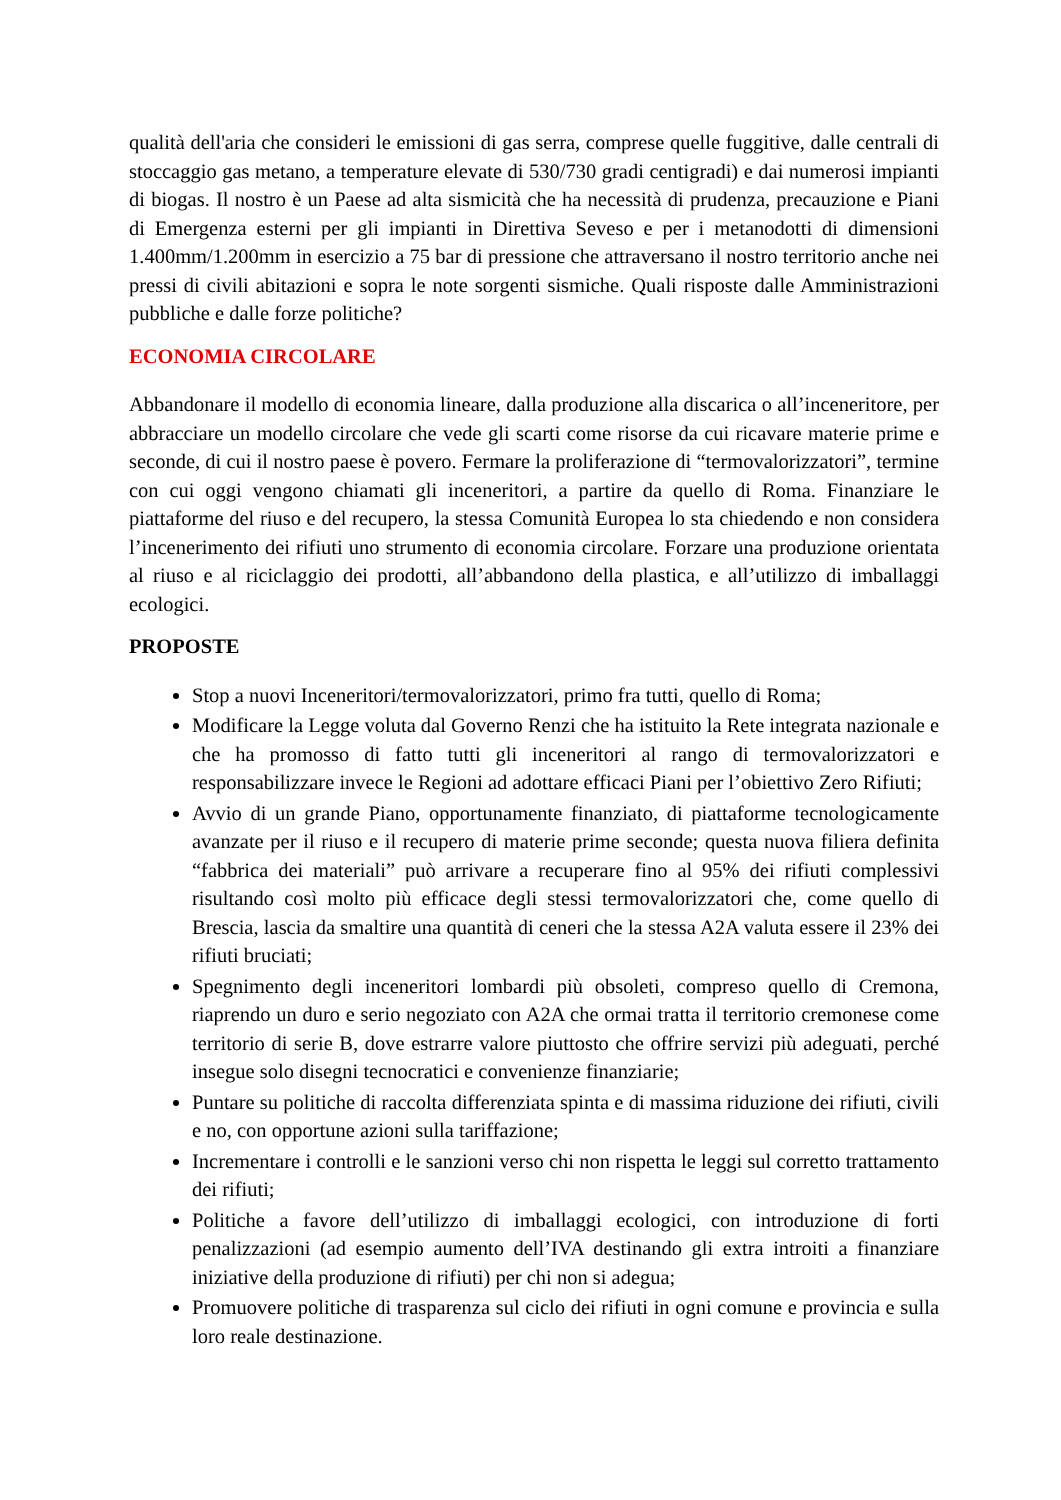qualità dell'aria che consideri le emissioni di gas serra, comprese quelle fuggitive, dalle centrali di stoccaggio gas metano, a temperature elevate di 530/730 gradi centigradi) e dai numerosi impianti di biogas. Il nostro è un Paese ad alta sismicità che ha necessità di prudenza, precauzione e Piani di Emergenza esterni per gli impianti in Direttiva Seveso e per i metanodotti di dimensioni 1.400mm/1.200mm in esercizio a 75 bar di pressione che attraversano il nostro territorio anche nei pressi di civili abitazioni e sopra le note sorgenti sismiche. Quali risposte dalle Amministrazioni pubbliche e dalle forze politiche?
ECONOMIA CIRCOLARE
Abbandonare il modello di economia lineare, dalla produzione alla discarica o all’inceneritore, per abbracciare un modello circolare che vede gli scarti come risorse da cui ricavare materie prime e seconde, di cui il nostro paese è povero. Fermare la proliferazione di “termovalorizzatori”, termine con cui oggi vengono chiamati gli inceneritori, a partire da quello di Roma. Finanziare le piattaforme del riuso e del recupero, la stessa Comunità Europea lo sta chiedendo e non considera l’incenerimento dei rifiuti uno strumento di economia circolare. Forzare una produzione orientata al riuso e al riciclaggio dei prodotti, all’abbandono della plastica, e all’utilizzo di imballaggi ecologici.
PROPOSTE
Stop a nuovi Inceneritori/termovalorizzatori, primo fra tutti, quello di Roma;
Modificare la Legge voluta dal Governo Renzi che ha istituito la Rete integrata nazionale e che ha promosso di fatto tutti gli inceneritori al rango di termovalorizzatori e responsabilizzare invece le Regioni ad adottare efficaci Piani per l’obiettivo Zero Rifiuti;
Avvio di un grande Piano, opportunamente finanziato, di piattaforme tecnologicamente avanzate per il riuso e il recupero di materie prime seconde; questa nuova filiera definita “fabbrica dei materiali” può arrivare a recuperare fino al 95% dei rifiuti complessivi risultando così molto più efficace degli stessi termovalorizzatori che, come quello di Brescia, lascia da smaltire una quantità di ceneri che la stessa A2A valuta essere il 23% dei rifiuti bruciati;
Spegnimento degli inceneritori lombardi più obsoleti, compreso quello di Cremona, riaprendo un duro e serio negoziato con A2A che ormai tratta il territorio cremonese come territorio di serie B, dove estrarre valore piuttosto che offrire servizi più adeguati, perché insegue solo disegni tecnocratici e convenienze finanziarie;
Puntare su politiche di raccolta differenziata spinta e di massima riduzione dei rifiuti, civili e no, con opportune azioni sulla tariffazione;
Incrementare i controlli e le sanzioni verso chi non rispetta le leggi sul corretto trattamento dei rifiuti;
Politiche a favore dell’utilizzo di imballaggi ecologici, con introduzione di forti penalizzazioni (ad esempio aumento dell’IVA destinando gli extra introiti a finanziare iniziative della produzione di rifiuti) per chi non si adegua;
Promuovere politiche di trasparenza sul ciclo dei rifiuti in ogni comune e provincia e sulla loro reale destinazione.